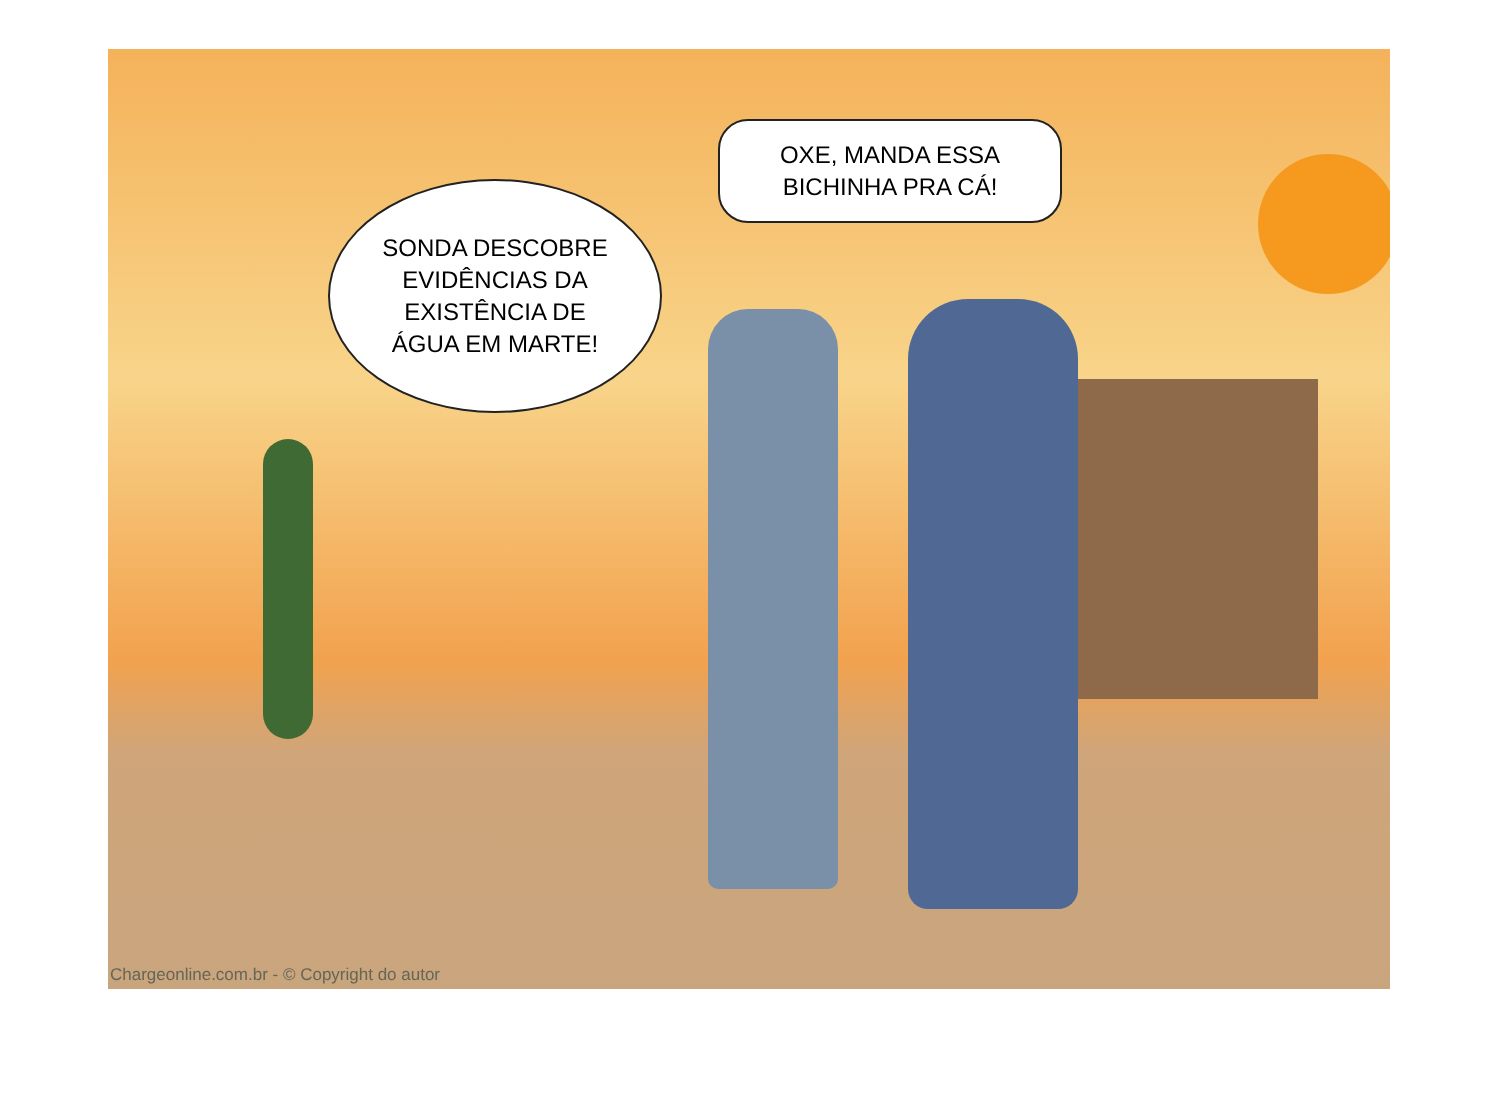SONDA DESCOBRE
EVIDÊNCIAS DA
EXISTÊNCIA DE
ÁGUA EM MARTE!
OXE, MANDA ESSA
BICHINHA PRA CÁ!
Chargeonline.com.br - © Copyright do autor